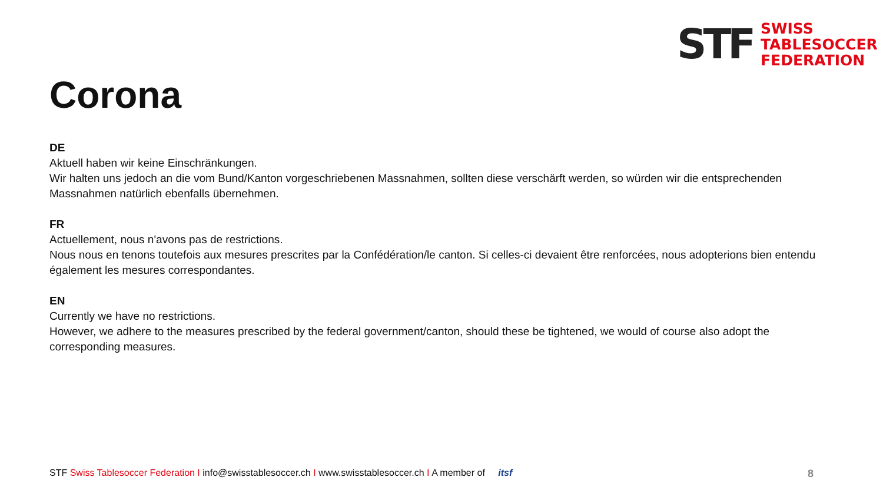STF
SWISS
TABLESOCCER
FEDERATION
Corona
DE
Aktuell haben wir keine Einschränkungen.
Wir halten uns jedoch an die vom Bund/Kanton vorgeschriebenen Massnahmen, sollten diese verschärft werden, so würden wir die entsprechenden Massnahmen natürlich ebenfalls übernehmen.
FR
Actuellement, nous n'avons pas de restrictions.
Nous nous en tenons toutefois aux mesures prescrites par la Confédération/le canton. Si celles-ci devaient être renforcées, nous adopterions bien entendu également les mesures correspondantes.
EN
Currently we have no restrictions.
However, we adhere to the measures prescribed by the federal government/canton, should these be tightened, we would of course also adopt the corresponding measures.
STF Swiss Tablesoccer Federation I info@swisstablesoccer.ch I www.swisstablesoccer.ch I A member of itsf
8